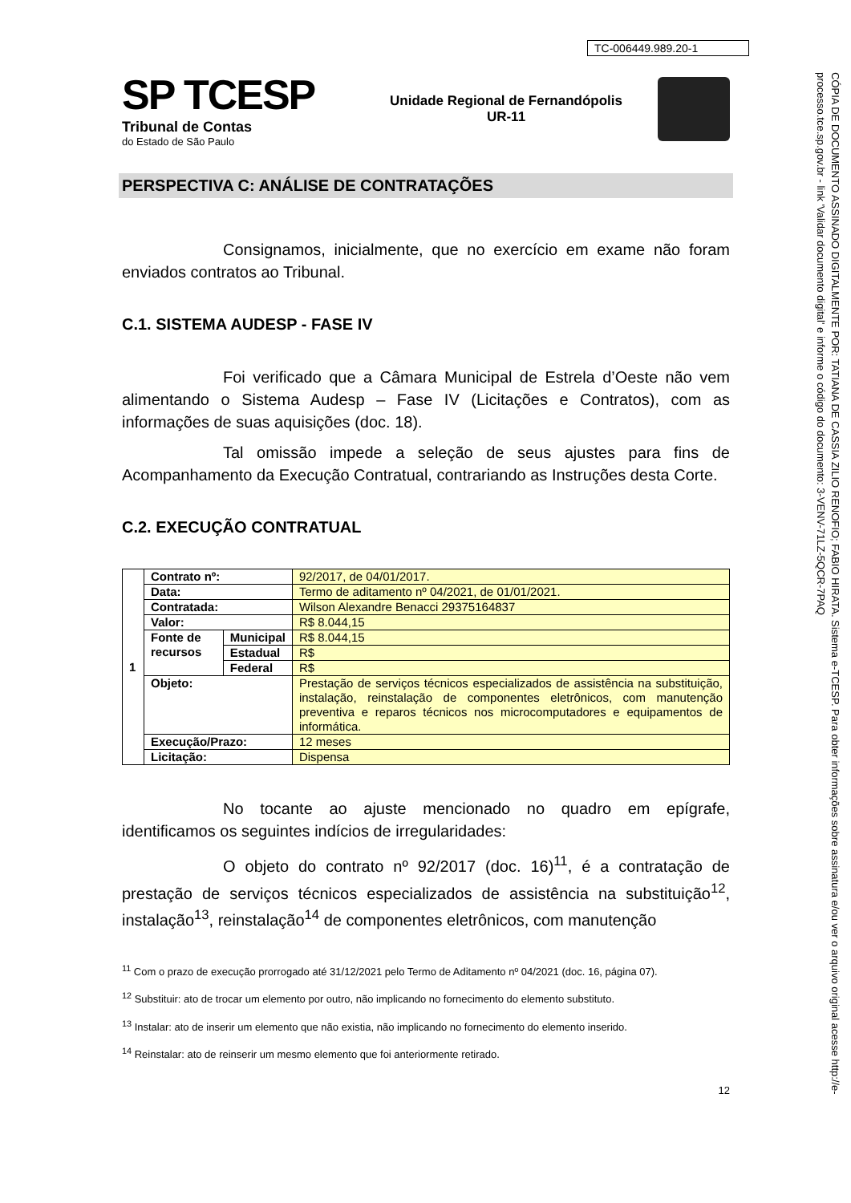TC-006449.989.20-1
SP TCESP
Tribunal de Contas
do Estado de São Paulo
Unidade Regional de Fernandópolis
UR-11
PERSPECTIVA C: ANÁLISE DE CONTRATAÇÕES
Consignamos, inicialmente, que no exercício em exame não foram enviados contratos ao Tribunal.
C.1. SISTEMA AUDESP - FASE IV
Foi verificado que a Câmara Municipal de Estrela d’Oeste não vem alimentando o Sistema Audesp – Fase IV (Licitações e Contratos), com as informações de suas aquisições (doc. 18).
Tal omissão impede a seleção de seus ajustes para fins de Acompanhamento da Execução Contratual, contrariando as Instruções desta Corte.
C.2. EXECUÇÃO CONTRATUAL
| 1 | Contrato nº: | | 92/2017, de 04/01/2017. |
| | Data: | | Termo de aditamento nº 04/2021, de 01/01/2021. |
| | Contratada: | | Wilson Alexandre Benacci 29375164837 |
| | Valor: | | R$ 8.044,15 |
| | Fonte de recursos | Municipal | R$ 8.044,15 |
| | | Estadual | R$ |
| | | Federal | R$ |
| | Objeto: | | Prestação de serviços técnicos especializados de assistência na substituição, instalação, reinstalação de componentes eletrônicos, com manutenção preventiva e reparos técnicos nos microcomputadores e equipamentos de informática. |
| | Execução/Prazo: | | 12 meses |
| | Licitação: | | Dispensa |
No tocante ao ajuste mencionado no quadro em epígrafe, identificamos os seguintes indícios de irregularidades:
O objeto do contrato nº 92/2017 (doc. 16)<sup>11</sup>, é a contratação de prestação de serviços técnicos especializados de assistência na substituição<sup>12</sup>, instalação<sup>13</sup>, reinstalação<sup>14</sup> de componentes eletrônicos, com manutenção
<sup>11</sup> Com o prazo de execução prorrogado até 31/12/2021 pelo Termo de Aditamento nº 04/2021 (doc. 16, página 07).
<sup>12</sup> Substituir: ato de trocar um elemento por outro, não implicando no fornecimento do elemento substituto.
<sup>13</sup> Instalar: ato de inserir um elemento que não existia, não implicando no fornecimento do elemento inserido.
<sup>14</sup> Reinstalar: ato de reinserir um mesmo elemento que foi anteriormente retirado.
12
CÓPIA DE DOCUMENTO ASSINADO DIGITALMENTE POR: TATIANA DE CASSIA ZILIO RENOFIO; FABIO HIRATA. Sistema e-TCESP. Para obter informações sobre assinatura e/ou ver o arquivo original acesse http://e-processo.tce.sp.gov.br - link 'Validar documento digital' e informe o código do documento: 3-VENV-71LZ-5QCR-7PAQ